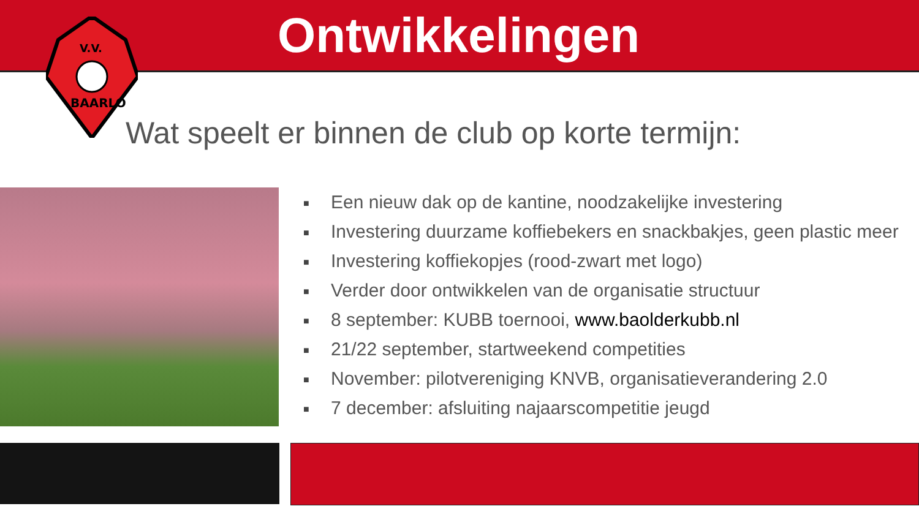Ontwikkelingen
V.V.
BAARLO
Wat speelt er binnen de club op korte termijn:
■ Een nieuw dak op de kantine, noodzakelijke investering
■ Investering duurzame koffiebekers en snackbakjes, geen plastic meer
■ Investering koffiekopjes (rood-zwart met logo)
■ Verder door ontwikkelen van de organisatie structuur
■ 8 september: KUBB toernooi, www.baolderkubb.nl
■ 21/22 september, startweekend competities
■ November: pilotvereniging KNVB, organisatieverandering 2.0
■ 7 december: afsluiting najaarscompetitie jeugd